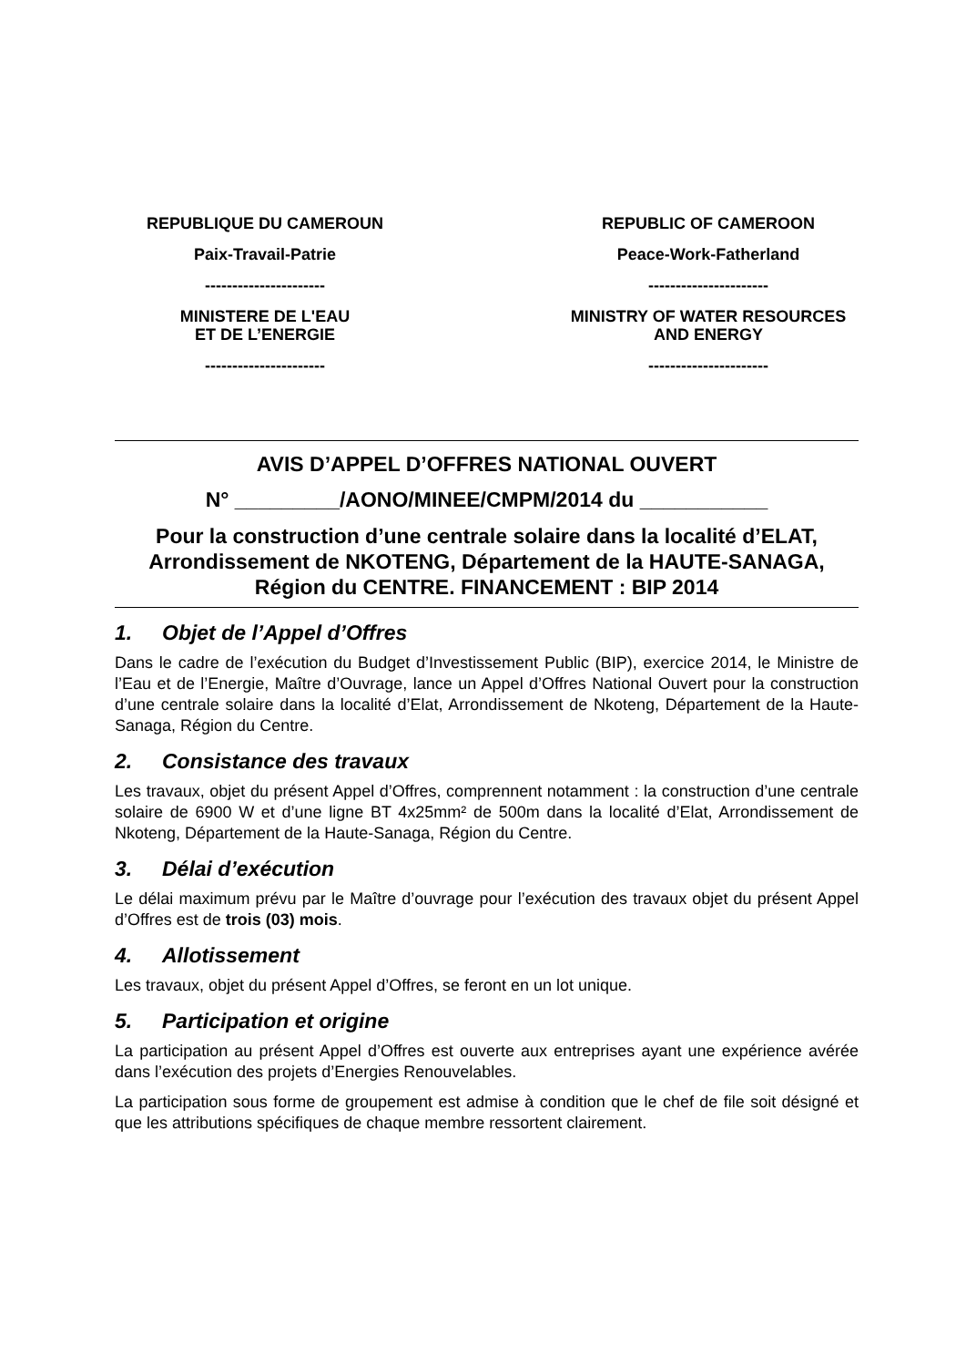REPUBLIQUE DU CAMEROUN
Paix-Travail-Patrie
----------------------
MINISTERE DE L'EAU
ET DE L’ENERGIE
----------------------
REPUBLIC OF CAMEROON
Peace-Work-Fatherland
----------------------
MINISTRY OF WATER RESOURCES
AND ENERGY
----------------------
AVIS D’APPEL D’OFFRES NATIONAL OUVERT
N° _________/AONO/MINEE/CMPM/2014 du ___________
Pour la construction d’une centrale solaire dans la localité d’ELAT, Arrondissement de NKOTENG, Département de la HAUTE-SANAGA, Région du CENTRE. FINANCEMENT : BIP 2014
1. Objet de l’Appel d’Offres
Dans le cadre de l’exécution du Budget d’Investissement Public (BIP), exercice 2014, le Ministre de l’Eau et de l’Energie, Maître d’Ouvrage, lance un Appel d’Offres National Ouvert pour la construction d’une centrale solaire dans la localité d’Elat, Arrondissement de Nkoteng, Département de la Haute-Sanaga, Région du Centre.
2. Consistance des travaux
Les travaux, objet du présent Appel d’Offres, comprennent notamment : la construction d’une centrale solaire de 6900 W et d’une ligne BT 4x25mm² de 500m dans la localité d’Elat, Arrondissement de Nkoteng, Département de la Haute-Sanaga, Région du Centre.
3. Délai d’exécution
Le délai maximum prévu par le Maître d’ouvrage pour l’exécution des travaux objet du présent Appel d’Offres est de trois (03) mois.
4. Allotissement
Les travaux, objet du présent Appel d’Offres, se feront en un lot unique.
5. Participation et origine
La participation au présent Appel d’Offres est ouverte aux entreprises ayant une expérience avérée dans l’exécution des projets d’Energies Renouvelables.
La participation sous forme de groupement est admise à condition que le chef de file soit désigné et que les attributions spécifiques de chaque membre ressortent clairement.